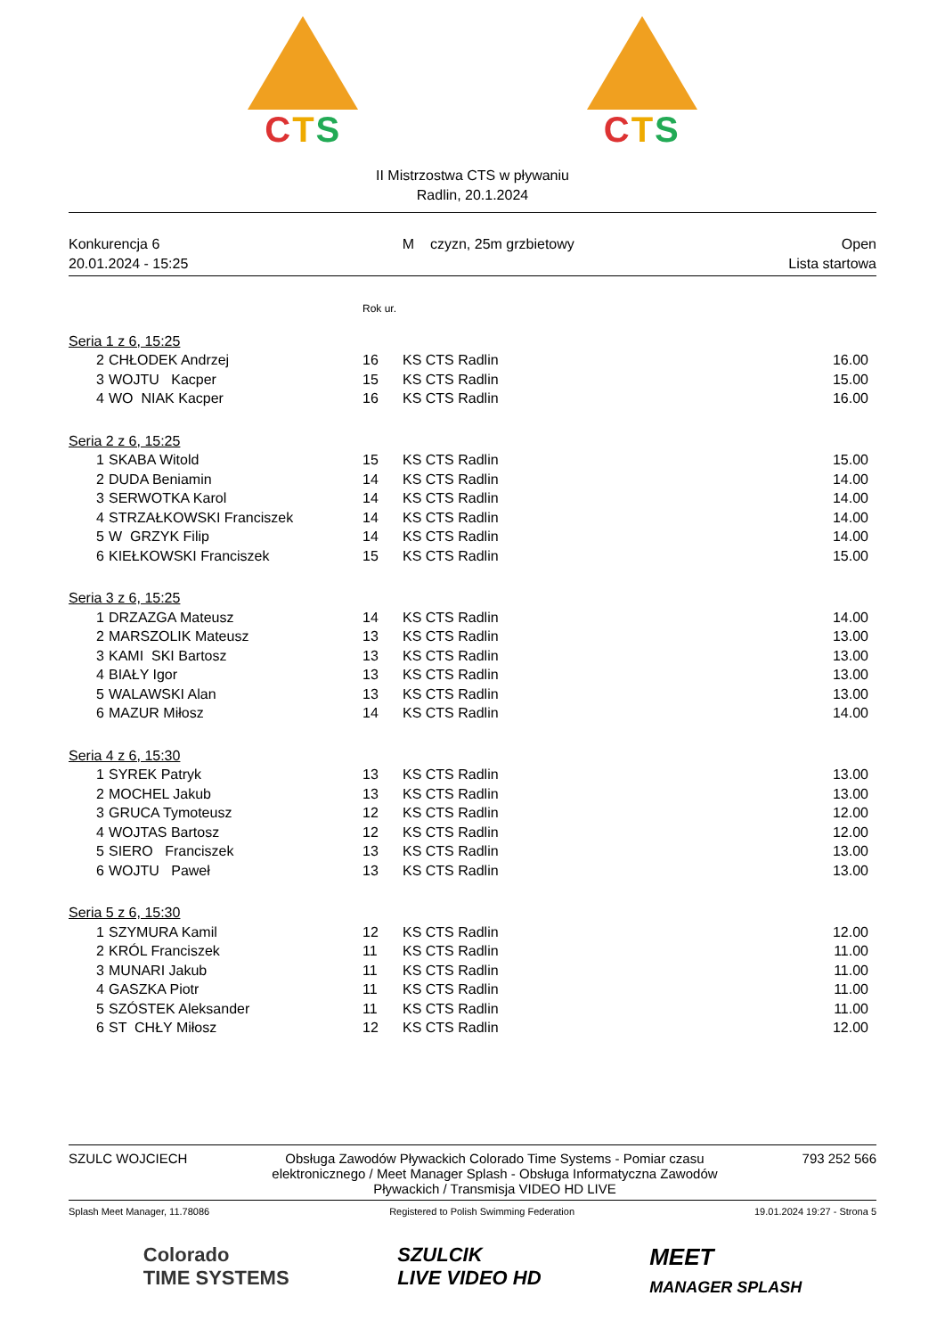CTS CTS
II Mistrzostwa CTS w pływaniu
Radlin, 20.1.2024
Konkurencja 6
20.01.2024 - 15:25
M czyzn, 25m grzbietowy Open
Lista startowa
| | | Rok ur. | | |
| Seria 1 z 6, 15:25 | | | | |
| 2 | CHŁODEK Andrzej | 16 | KS CTS Radlin | 16.00 |
| 3 | WOJTU Kacper | 15 | KS CTS Radlin | 15.00 |
| 4 | WO NIAK Kacper | 16 | KS CTS Radlin | 16.00 |
| Seria 2 z 6, 15:25 | | | | |
| 1 | SKABA Witold | 15 | KS CTS Radlin | 15.00 |
| 2 | DUDA Beniamin | 14 | KS CTS Radlin | 14.00 |
| 3 | SERWOTKA Karol | 14 | KS CTS Radlin | 14.00 |
| 4 | STRZAŁKOWSKI Franciszek | 14 | KS CTS Radlin | 14.00 |
| 5 | W GRZYK Filip | 14 | KS CTS Radlin | 14.00 |
| 6 | KIEŁKOWSKI Franciszek | 15 | KS CTS Radlin | 15.00 |
| Seria 3 z 6, 15:25 | | | | |
| 1 | DRZAZGA Mateusz | 14 | KS CTS Radlin | 14.00 |
| 2 | MARSZOLIK Mateusz | 13 | KS CTS Radlin | 13.00 |
| 3 | KAMI SKI Bartosz | 13 | KS CTS Radlin | 13.00 |
| 4 | BIAŁY Igor | 13 | KS CTS Radlin | 13.00 |
| 5 | WALAWSKI Alan | 13 | KS CTS Radlin | 13.00 |
| 6 | MAZUR Miłosz | 14 | KS CTS Radlin | 14.00 |
| Seria 4 z 6, 15:30 | | | | |
| 1 | SYREK Patryk | 13 | KS CTS Radlin | 13.00 |
| 2 | MOCHEL Jakub | 13 | KS CTS Radlin | 13.00 |
| 3 | GRUCA Tymoteusz | 12 | KS CTS Radlin | 12.00 |
| 4 | WOJTAS Bartosz | 12 | KS CTS Radlin | 12.00 |
| 5 | SIERO Franciszek | 13 | KS CTS Radlin | 13.00 |
| 6 | WOJTU Paweł | 13 | KS CTS Radlin | 13.00 |
| Seria 5 z 6, 15:30 | | | | |
| 1 | SZYMURA Kamil | 12 | KS CTS Radlin | 12.00 |
| 2 | KRÓL Franciszek | 11 | KS CTS Radlin | 11.00 |
| 3 | MUNARI Jakub | 11 | KS CTS Radlin | 11.00 |
| 4 | GASZKA Piotr | 11 | KS CTS Radlin | 11.00 |
| 5 | SZÓSTEK Aleksander | 11 | KS CTS Radlin | 11.00 |
| 6 | ST CHŁY Miłosz | 12 | KS CTS Radlin | 12.00 |
SZULC WOJCIECH Obsługa Zawodów Pływackich Colorado Time Systems - Pomiar czasu elektronicznego / Meet Manager Splash - Obsługa Informatyczna Zawodów Pływackich / Transmisja VIDEO HD LIVE
793 252 566
Splash Meet Manager, 11.78086 Registered to Polish Swimming Federation
19.01.2024 19:27 - Strona 5
Colorado
TIME SYSTEMS
SZULCIK
LIVE VIDEO HD
MEET
MANAGER SPLASH